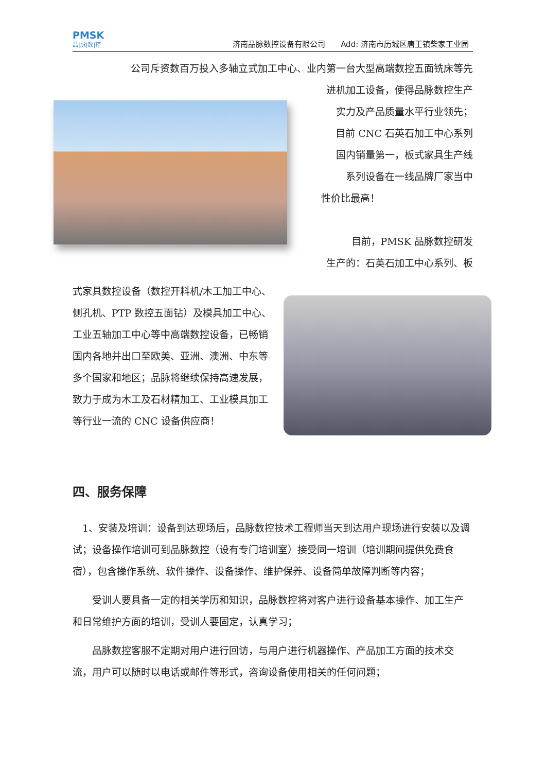PMSK
品|脉|数|控
济南品脉数控设备有限公司　　Add: 济南市历城区唐王镇柴家工业园
公司斥资数百万投入多轴立式加工中心、业内第一台大型高端数控五面铣床等先
进机加工设备，使得品脉数控生产
实力及产品质量水平行业领先；
目前 CNC 石英石加工中心系列
国内销量第一，板式家具生产线
系列设备在一线品牌厂家当中
性价比最高！
目前，PMSK 品脉数控研发
生产的：石英石加工中心系列、板
式家具数控设备（数控开料机/木工加工中心、侧孔机、PTP 数控五面钻）及模具加工中心、工业五轴加工中心等中高端数控设备，已畅销国内各地并出口至欧美、亚洲、澳洲、中东等多个国家和地区；品脉将继续保持高速发展，致力于成为木工及石材精加工、工业模具加工等行业一流的 CNC 设备供应商！
四、服务保障
1、安装及培训：设备到达现场后，品脉数控技术工程师当天到达用户现场进行安装以及调试；设备操作培训可到品脉数控（设有专门培训室）接受同一培训（培训期间提供免费食宿），包含操作系统、软件操作、设备操作、维护保养、设备简单故障判断等内容；
受训人要具备一定的相关学历和知识，品脉数控将对客户进行设备基本操作、加工生产和日常维护方面的培训，受训人要固定，认真学习；
品脉数控客服不定期对用户进行回访，与用户进行机器操作、产品加工方面的技术交流，用户可以随时以电话或邮件等形式，咨询设备使用相关的任何问题；